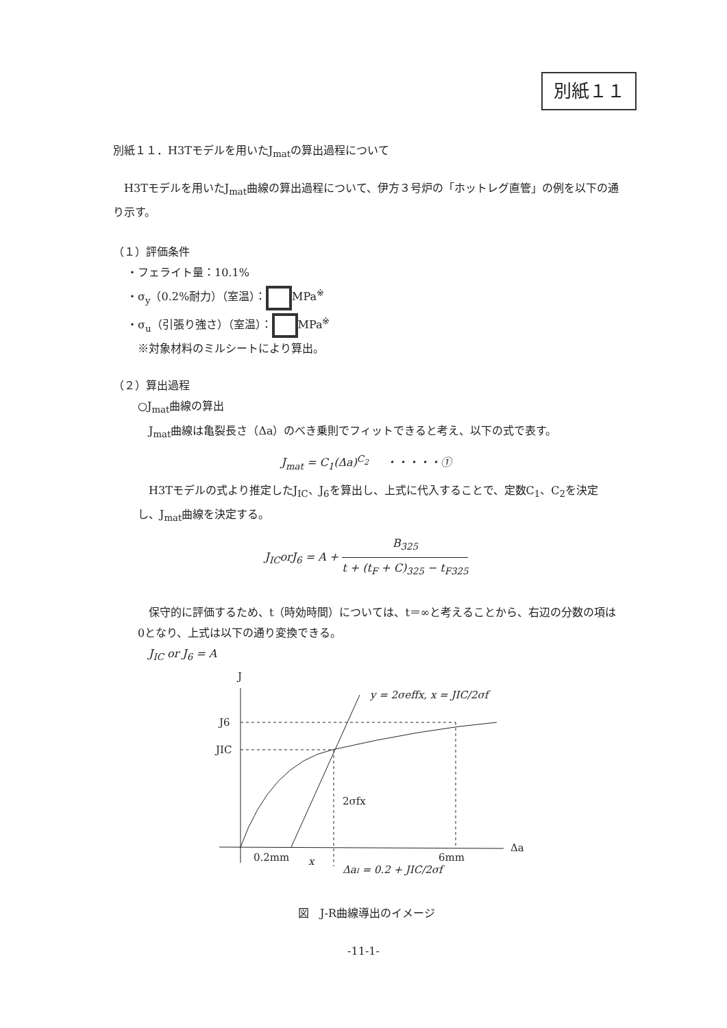別紙１１
別紙１１．H3Tモデルを用いたJ<sub>mat</sub>の算出過程について
H3Tモデルを用いたJ<sub>mat</sub>曲線の算出過程について、伊方３号炉の「ホットレグ直管」の例を以下の通り示す。
（１）評価条件
・フェライト量：10.1%
・σ<sub>y</sub>（0.2%耐力）（室温）： MPa<sup>※</sup>
・σ<sub>u</sub>（引張り強さ）（室温）： MPa<sup>※</sup>
※対象材料のミルシートにより算出。
（２）算出過程
○J<sub>mat</sub>曲線の算出
J<sub>mat</sub>曲線は亀裂長さ（Δa）のべき乗則でフィットできると考え、以下の式で表す。
J<sub>mat</sub> = C<sub>1</sub>(Δa)<sup>C<sub>2</sub></sup> ・・・・・①
H3Tモデルの式より推定したJ<sub>IC</sub>、J<sub>6</sub>を算出し、上式に代入することで、定数C<sub>1</sub>、C<sub>2</sub>を決定し、J<sub>mat</sub>曲線を決定する。
J<sub>IC</sub>orJ<sub>6</sub> = A + B<sub>325</sub> t + (t<sub>F</sub> + C)<sub>325</sub> − t<sub>F325</sub>
保守的に評価するため、t（時効時間）については、t＝∞と考えることから、右辺の分数の項は0となり、上式は以下の通り変換できる。
J<sub>IC</sub> or J<sub>6</sub> = A
J
Δa
J6
JIC
2σfx
0.2mm
x
6mm
y = 2σeffx, x = JIC/2σf
ΔaI = 0.2 + JIC/2σf
図　J-R曲線導出のイメージ
-11-1-